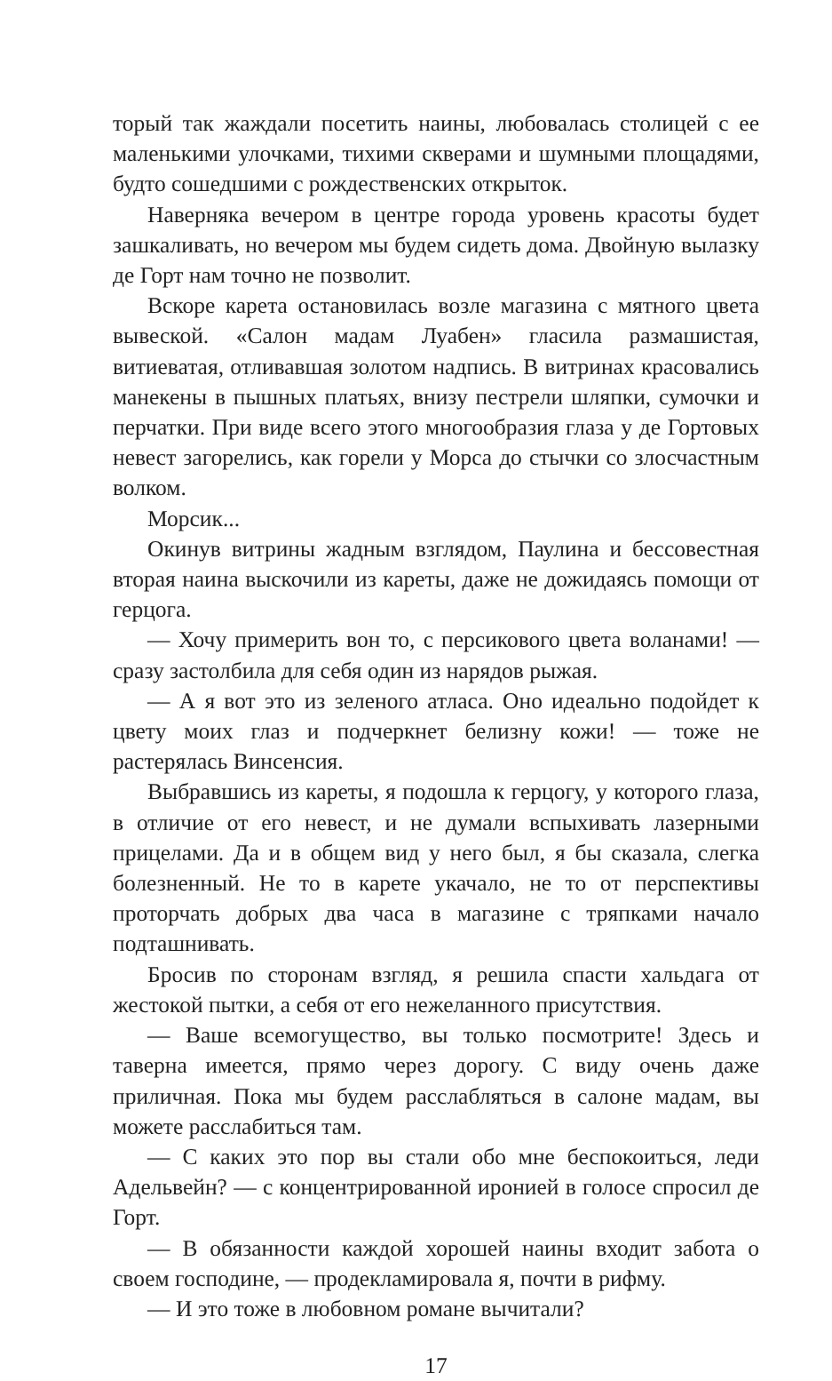торый так жаждали посетить наины, любовалась столицей с ее маленькими улочками, тихими скверами и шумными площадями, будто сошедшими с рождественских открыток.
Наверняка вечером в центре города уровень красоты будет зашкаливать, но вечером мы будем сидеть дома. Двойную вылазку де Горт нам точно не позволит.
Вскоре карета остановилась возле магазина с мятного цвета вывеской. «Салон мадам Луабен» гласила размашистая, витиеватая, отливавшая золотом надпись. В витринах красовались манекены в пышных платьях, внизу пестрели шляпки, сумочки и перчатки. При виде всего этого многообразия глаза у де Гортовых невест загорелись, как горели у Морса до стычки со злосчастным волком.
Морсик...
Окинув витрины жадным взглядом, Паулина и бессовестная вторая наина выскочили из кареты, даже не дожидаясь помощи от герцога.
— Хочу примерить вон то, с персикового цвета воланами! — сразу застолбила для себя один из нарядов рыжая.
— А я вот это из зеленого атласа. Оно идеально подойдет к цвету моих глаз и подчеркнет белизну кожи! — тоже не растерялась Винсенсия.
Выбравшись из кареты, я подошла к герцогу, у которого глаза, в отличие от его невест, и не думали вспыхивать лазерными прицелами. Да и в общем вид у него был, я бы сказала, слегка болезненный. Не то в карете укачало, не то от перспективы проторчать добрых два часа в магазине с тряпками начало подташнивать.
Бросив по сторонам взгляд, я решила спасти хальдага от жестокой пытки, а себя от его нежеланного присутствия.
— Ваше всемогущество, вы только посмотрите! Здесь и таверна имеется, прямо через дорогу. С виду очень даже приличная. Пока мы будем расслабляться в салоне мадам, вы можете расслабиться там.
— С каких это пор вы стали обо мне беспокоиться, леди Адельвейн? — с концентрированной иронией в голосе спросил де Горт.
— В обязанности каждой хорошей наины входит забота о своем господине, — продекламировала я, почти в рифму.
— И это тоже в любовном романе вычитали?
17